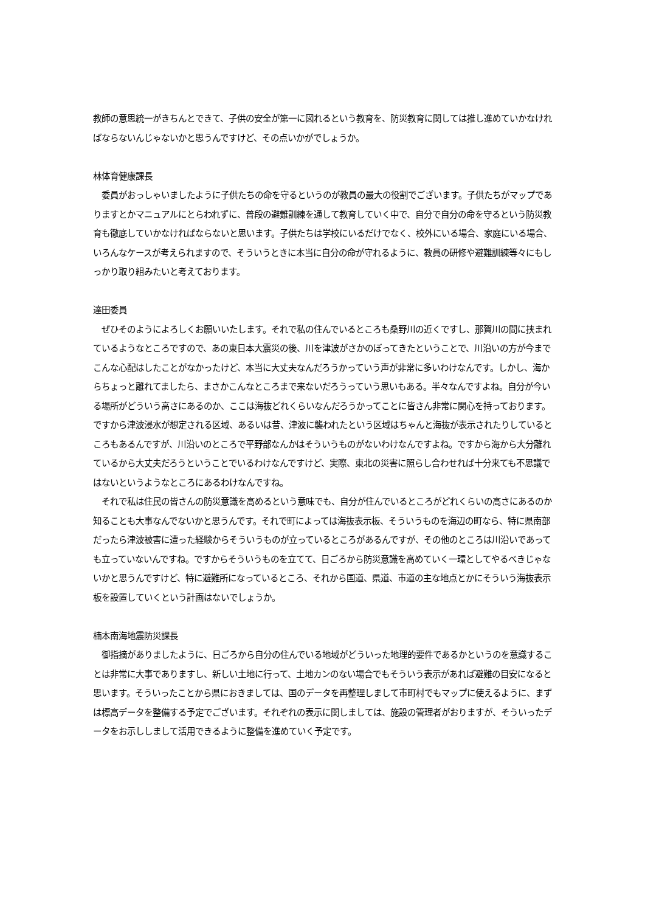教師の意思統一がきちんとできて、子供の安全が第一に図れるという教育を、防災教育に関しては推し進めていかなければならないんじゃないかと思うんですけど、その点いかがでしょうか。
林体育健康課長
　委員がおっしゃいましたように子供たちの命を守るというのが教員の最大の役割でございます。子供たちがマップでありますとかマニュアルにとらわれずに、普段の避難訓練を通して教育していく中で、自分で自分の命を守るという防災教育も徹底していかなければならないと思います。子供たちは学校にいるだけでなく、校外にいる場合、家庭にいる場合、いろんなケースが考えられますので、そういうときに本当に自分の命が守れるように、教員の研修や避難訓練等々にもしっかり取り組みたいと考えております。
達田委員
　ぜひそのようによろしくお願いいたします。それで私の住んでいるところも桑野川の近くですし、那賀川の間に挟まれているようなところですので、あの東日本大震災の後、川を津波がさかのぼってきたということで、川沿いの方が今までこんな心配はしたことがなかったけど、本当に大丈夫なんだろうかっていう声が非常に多いわけなんです。しかし、海からちょっと離れてましたら、まさかこんなところまで来ないだろうっていう思いもある。半々なんですよね。自分が今いる場所がどういう高さにあるのか、ここは海抜どれくらいなんだろうかってことに皆さん非常に関心を持っております。ですから津波浸水が想定される区域、あるいは昔、津波に襲われたという区域はちゃんと海抜が表示されたりしているところもあるんですが、川沿いのところで平野部なんかはそういうものがないわけなんですよね。ですから海から大分離れているから大丈夫だろうということでいるわけなんですけど、実際、東北の災害に照らし合わせれば十分来ても不思議ではないというようなところにあるわけなんですね。
　それで私は住民の皆さんの防災意識を高めるという意味でも、自分が住んでいるところがどれくらいの高さにあるのか知ることも大事なんでないかと思うんです。それで町によっては海抜表示板、そういうものを海辺の町なら、特に県南部だったら津波被害に遭った経験からそういうものが立っているところがあるんですが、その他のところは川沿いであっても立っていないんですね。ですからそういうものを立てて、日ごろから防災意識を高めていく一環としてやるべきじゃないかと思うんですけど、特に避難所になっているところ、それから国道、県道、市道の主な地点とかにそういう海抜表示板を設置していくという計画はないでしょうか。
楠本南海地震防災課長
　御指摘がありましたように、日ごろから自分の住んでいる地域がどういった地理的要件であるかというのを意識することは非常に大事でありますし、新しい土地に行って、土地カンのない場合でもそういう表示があれば避難の目安になると思います。そういったことから県におきましては、国のデータを再整理しまして市町村でもマップに使えるように、まずは標高データを整備する予定でございます。それぞれの表示に関しましては、施設の管理者がおりますが、そういったデータをお示ししまして活用できるように整備を進めていく予定です。